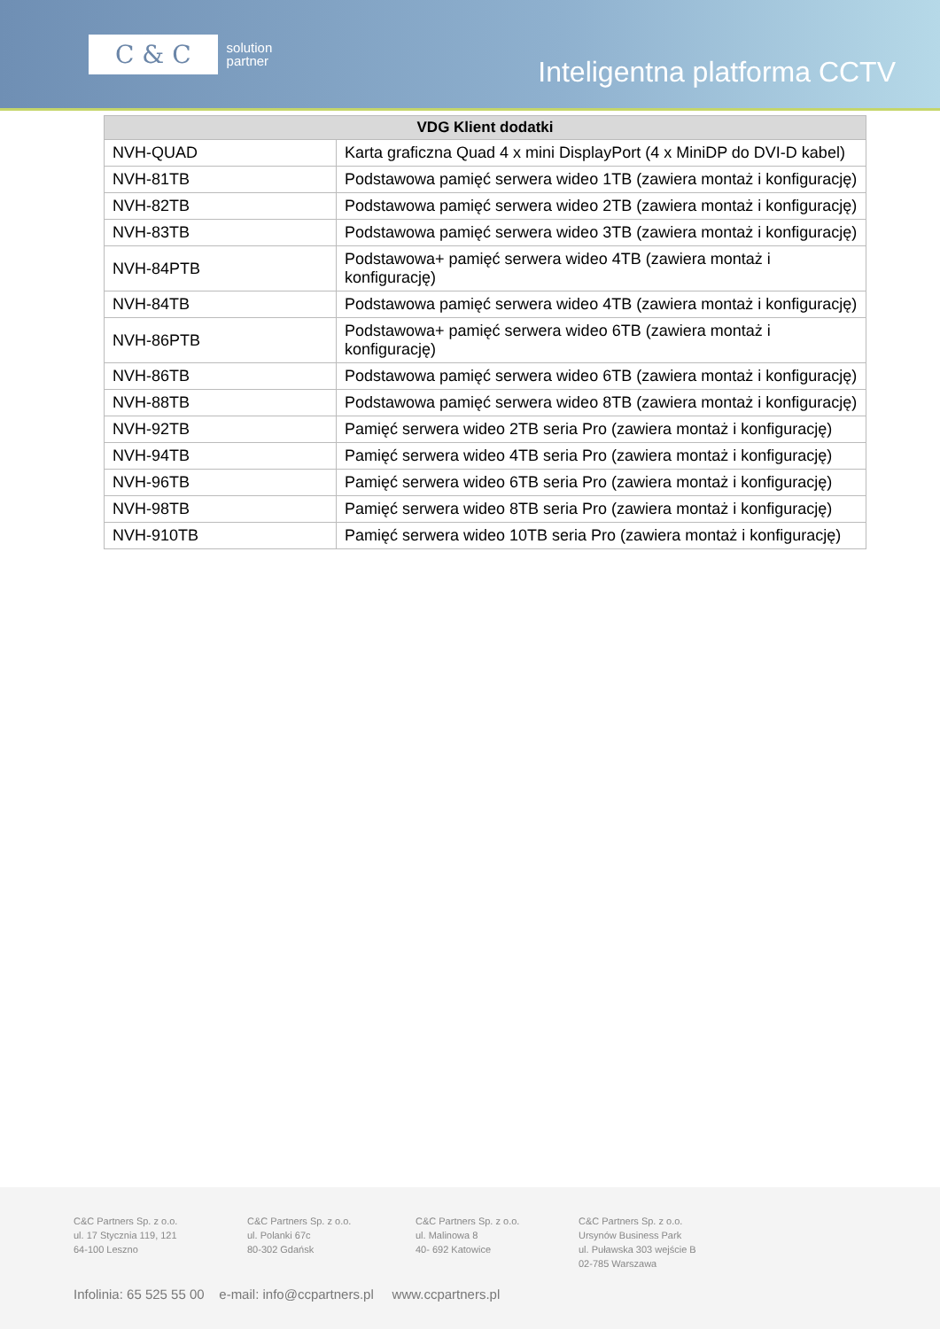C & C solution
partner
Inteligentna platforma CCTV
| VDG Klient dodatki | |
| --- | --- |
| NVH-QUAD | Karta graficzna Quad 4 x mini DisplayPort (4 x MiniDP do DVI-D kabel) |
| NVH-81TB | Podstawowa pamięć serwera wideo 1TB (zawiera montaż i konfigurację) |
| NVH-82TB | Podstawowa pamięć serwera wideo 2TB (zawiera montaż i konfigurację) |
| NVH-83TB | Podstawowa pamięć serwera wideo 3TB (zawiera montaż i konfigurację) |
| NVH-84PTB | Podstawowa+ pamięć serwera wideo 4TB (zawiera montaż i konfigurację) |
| NVH-84TB | Podstawowa pamięć serwera wideo 4TB (zawiera montaż i konfigurację) |
| NVH-86PTB | Podstawowa+ pamięć serwera wideo 6TB (zawiera montaż i konfigurację) |
| NVH-86TB | Podstawowa pamięć serwera wideo 6TB (zawiera montaż i konfigurację) |
| NVH-88TB | Podstawowa pamięć serwera wideo 8TB (zawiera montaż i konfigurację) |
| NVH-92TB | Pamięć serwera wideo 2TB seria Pro (zawiera montaż i konfigurację) |
| NVH-94TB | Pamięć serwera wideo 4TB seria Pro (zawiera montaż i konfigurację) |
| NVH-96TB | Pamięć serwera wideo 6TB seria Pro (zawiera montaż i konfigurację) |
| NVH-98TB | Pamięć serwera wideo 8TB seria Pro (zawiera montaż i konfigurację) |
| NVH-910TB | Pamięć serwera wideo 10TB seria Pro (zawiera montaż i konfigurację) |
C&C Partners Sp. z o.o.
ul. 17 Stycznia 119, 121
64-100 Leszno
C&C Partners Sp. z o.o.
ul. Polanki 67c
80-302 Gdańsk
C&C Partners Sp. z o.o.
ul. Malinowa 8
40- 692 Katowice
C&C Partners Sp. z o.o.
Ursynów Business Park
ul. Puławska 303 wejście B
02-785 Warszawa
Infolinia: 65 525 55 00 e-mail: info@ccpartners.pl www.ccpartners.pl